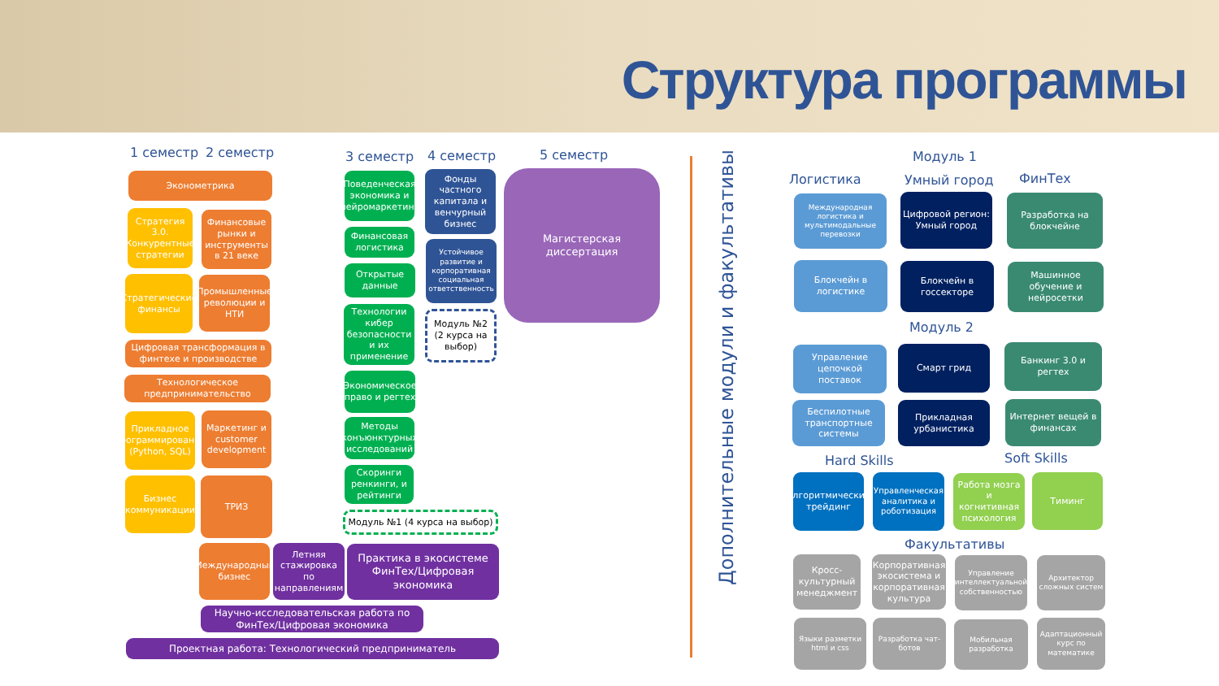Структура программы
1 семестр 2 семестр 3 семестр 4 семестр 5 семестр
Эконометрика
Стратегия 3.0. Конкурентные стратегии
Финансовые рынки и инструменты в 21 веке
Стратегические финансы
Промышленные революции и НТИ
Цифровая трансформация в финтехе и производстве
Технологическое предпринимательство
Прикладное программирование (Python, SQL)
Маркетинг и customer development
Бизнес коммуникации
ТРИЗ
Поведенческая экономика и нейромаркетинг
Финансовая логистика
Открытые данные
Технологии кибер безопасности и их применение
Экономическое право и регтех
Методы конъюнктурных исследований
Скоринги ренкинги, и рейтинги
Модуль №1 (4 курса на выбор)
Фонды частного капитала и венчурный бизнес
Устойчивое развитие и корпоративная социальная ответственность
Модуль №2 (2 курса на выбор)
Магистерская диссертация
Международный бизнес
Летняя стажировка по направлениям
Практика в экосистеме ФинТех/Цифровая экономика
Научно-исследовательская работа по ФинТех/Цифровая экономика
Проектная работа: Технологический предприниматель
Дополнительные модули и факультативы
Модуль 1
Логистика Умный город ФинТех
Международная логистика и мультимодальные перевозки
Цифровой регион: Умный город
Разработка на блокчейне
Блокчейн в логистике
Блокчейн в госсекторе
Машинное обучение и нейросетки
Модуль 2
Управление цепочкой поставок
Смарт грид
Банкинг 3.0 и регтех
Беспилотные транспортные системы
Прикладная урбанистика
Интернет вещей в финансах
Hard Skills Soft Skills
Алгоритмический трейдинг
Управленческая аналитика и роботизация
Работа мозга и когнитивная психология
Тиминг
Факультативы
Кросс-культурный менеджмент
Корпоративная экосистема и корпоративная культура
Управление интеллектуальной собственностью
Архитектор сложных систем
Языки разметки html и css
Разработка чат-ботов
Мобильная разработка
Адаптационный курс по математике